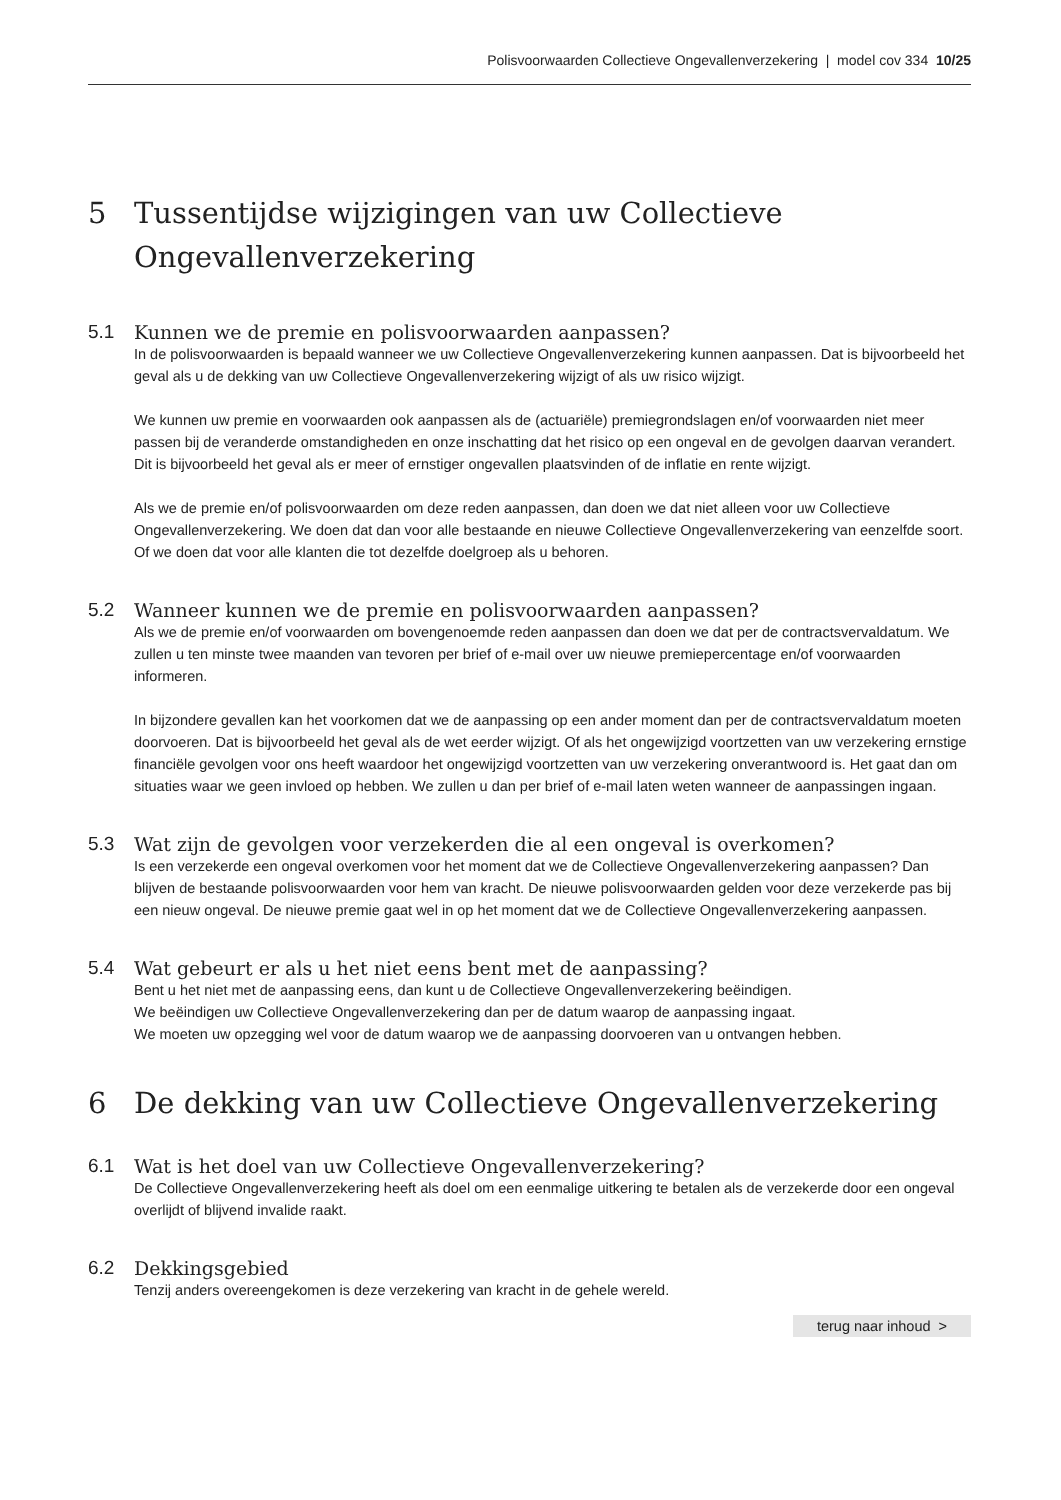Polisvoorwaarden Collectieve Ongevallenverzekering | model cov 334 10/25
5 Tussentijdse wijzigingen van uw Collectieve Ongevallenverzekering
5.1 Kunnen we de premie en polisvoorwaarden aanpassen?
In de polisvoorwaarden is bepaald wanneer we uw Collectieve Ongevallenverzekering kunnen aanpassen. Dat is bijvoorbeeld het geval als u de dekking van uw Collectieve Ongevallenverzekering wijzigt of als uw risico wijzigt.
We kunnen uw premie en voorwaarden ook aanpassen als de (actuariële) premiegrondslagen en/of voorwaarden niet meer passen bij de veranderde omstandigheden en onze inschatting dat het risico op een ongeval en de gevolgen daarvan verandert. Dit is bijvoorbeeld het geval als er meer of ernstiger ongevallen plaatsvinden of de inflatie en rente wijzigt.
Als we de premie en/of polisvoorwaarden om deze reden aanpassen, dan doen we dat niet alleen voor uw Collectieve Ongevallenverzekering. We doen dat dan voor alle bestaande en nieuwe Collectieve Ongevallen­verzekering van eenzelfde soort. Of we doen dat voor alle klanten die tot dezelfde doelgroep als u behoren.
5.2 Wanneer kunnen we de premie en polisvoorwaarden aanpassen?
Als we de premie en/of voorwaarden om bovengenoemde reden aanpassen dan doen we dat per de contracts­vervaldatum. We zullen u ten minste twee maanden van tevoren per brief of e-mail over uw nieuwe premie­percentage en/of voorwaarden informeren.
In bijzondere gevallen kan het voorkomen dat we de aanpassing op een ander moment dan per de contracts­vervaldatum moeten doorvoeren. Dat is bijvoorbeeld het geval als de wet eerder wijzigt. Of als het ongewijzigd voortzetten van uw verzekering ernstige financiële gevolgen voor ons heeft waardoor het ongewijzigd voortzetten van uw verzekering onverantwoord is. Het gaat dan om situaties waar we geen invloed op hebben. We zullen u dan per brief of e-mail laten weten wanneer de aanpassingen ingaan.
5.3 Wat zijn de gevolgen voor verzekerden die al een ongeval is overkomen?
Is een verzekerde een ongeval overkomen voor het moment dat we de Collectieve Ongevallenverzekering aanpassen? Dan blijven de bestaande polisvoorwaarden voor hem van kracht. De nieuwe polisvoorwaarden gelden voor deze verzekerde pas bij een nieuw ongeval. De nieuwe premie gaat wel in op het moment dat we de Collectieve Ongevallenverzekering aanpassen.
5.4 Wat gebeurt er als u het niet eens bent met de aanpassing?
Bent u het niet met de aanpassing eens, dan kunt u de Collectieve Ongevallenverzekering beëindigen.
We beëindigen uw Collectieve Ongevallenverzekering dan per de datum waarop de aanpassing ingaat.
We moeten uw opzegging wel voor de datum waarop we de aanpassing doorvoeren van u ontvangen hebben.
6 De dekking van uw Collectieve Ongevallenverzekering
6.1 Wat is het doel van uw Collectieve Ongevallenverzekering?
De Collectieve Ongevallenverzekering heeft als doel om een eenmalige uitkering te betalen als de verzekerde door een ongeval overlijdt of blijvend invalide raakt.
6.2 Dekkingsgebied
Tenzij anders overeengekomen is deze verzekering van kracht in de gehele wereld.
terug naar inhoud >